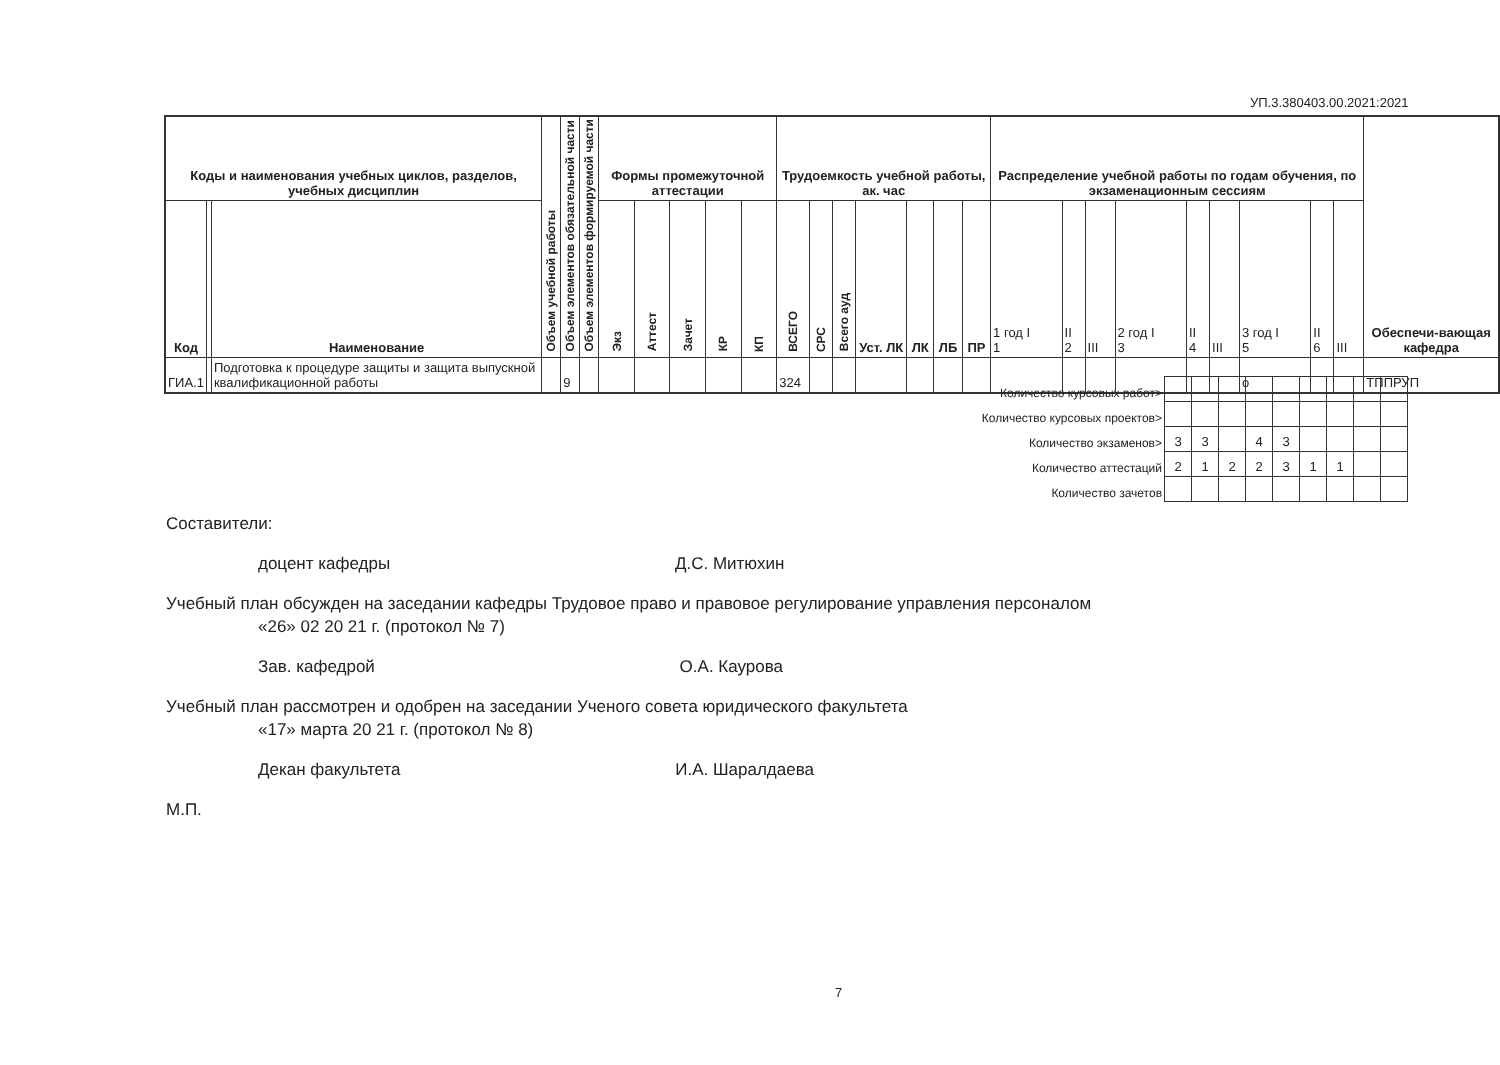УП.3.380403.00.2021:2021
| Коды и наименования учебных циклов, разделов, учебных дисциплин | | | Объем учебной работы | Объем элементов обязательной части | Объем элементов формируемой части | Формы промежуточной аттестации | | | | | Трудоемкость учебной работы, ак. час | | | | | | | Распределение учебной работы по годам обучения, по экзаменационным сессиям | | | | | | | | | Обеспечи-вающая кафедра |
| --- | --- | --- | --- | --- | --- | --- | --- | --- | --- | --- | --- | --- | --- | --- | --- | --- | --- | --- | --- | --- | --- | --- | --- | --- | --- | --- | --- |
| Код | | Наименование | | | | Экз | Аттест | Зачет | КР | КП | ВСЕГО | СРС | Всего ауд | Уст. ЛК | ЛК | ЛБ | ПР | 1 год I 1 | II 2 | III | 2 год I 3 | II 4 | III | 3 год I 5 | II 6 | III | |
| ГИА.1 | | Подготовка к процедуре защиты и защита выпускной квалификационной работы | | 9 | | | | | | | 324 | | | | | | | | | | | | | о | | | ТППРУП |
| Количество курсовых работ> | | | | | | | | | |
| Количество курсовых проектов> | | | | | | | | | |
| Количество экзаменов> | 3 | 3 | | 4 | 3 | | | | |
| Количество аттестаций | 2 | 1 | 2 | 2 | 3 | 1 | 1 | | |
| Количество зачетов | | | | | | | | | |
Составители:
доцент кафедры Д.С. Митюхин
Учебный план обсужден на заседании кафедры Трудовое право и правовое регулирование управления персоналом
«26» 02 20 21 г. (протокол № 7)
Зав. кафедрой О.А. Каурова
Учебный план рассмотрен и одобрен на заседании Ученого совета юридического факультета
«17» марта 20 21 г. (протокол № 8)
Декан факультета И.А. Шаралдаева
М.П.
7